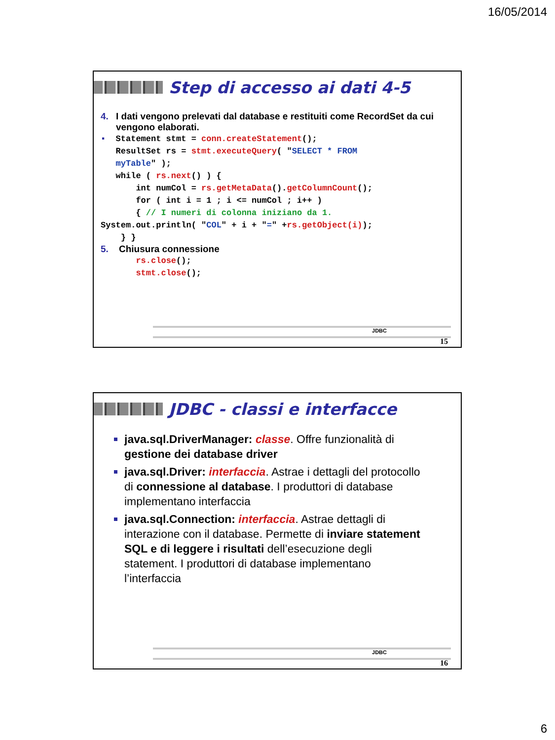16/05/2014
Step di accesso ai dati 4-5
4. I dati vengono prelevati dal database e restituiti come RecordSet da cui vengono elaborati.
▪  Statement stmt = conn.createStatement();
   ResultSet rs = stmt.executeQuery( "SELECT * FROM
   myTable" );
   while ( rs.next() ) {
       int numCol = rs.getMetaData().getColumnCount();
       for ( int i = 1 ; i <= numCol ; i++ )
       { // I numeri di colonna iniziano da 1.
System.out.println( "COL" + i + "=" +rs.getObject(i));
    } }
5. Chiusura connessione
       rs.close();
       stmt.close();
JDBC
15
JDBC - classi e interfacce
java.sql.DriverManager: classe. Offre funzionalità di gestione dei database driver
java.sql.Driver: interfaccia. Astrae i dettagli del protocollo di connessione al database. I produttori di database implementano interfaccia
java.sql.Connection: interfaccia. Astrae dettagli di interazione con il database. Permette di inviare statement SQL e di leggere i risultati dell’esecuzione degli statement. I produttori di database implementano l’interfaccia
JDBC
16
6